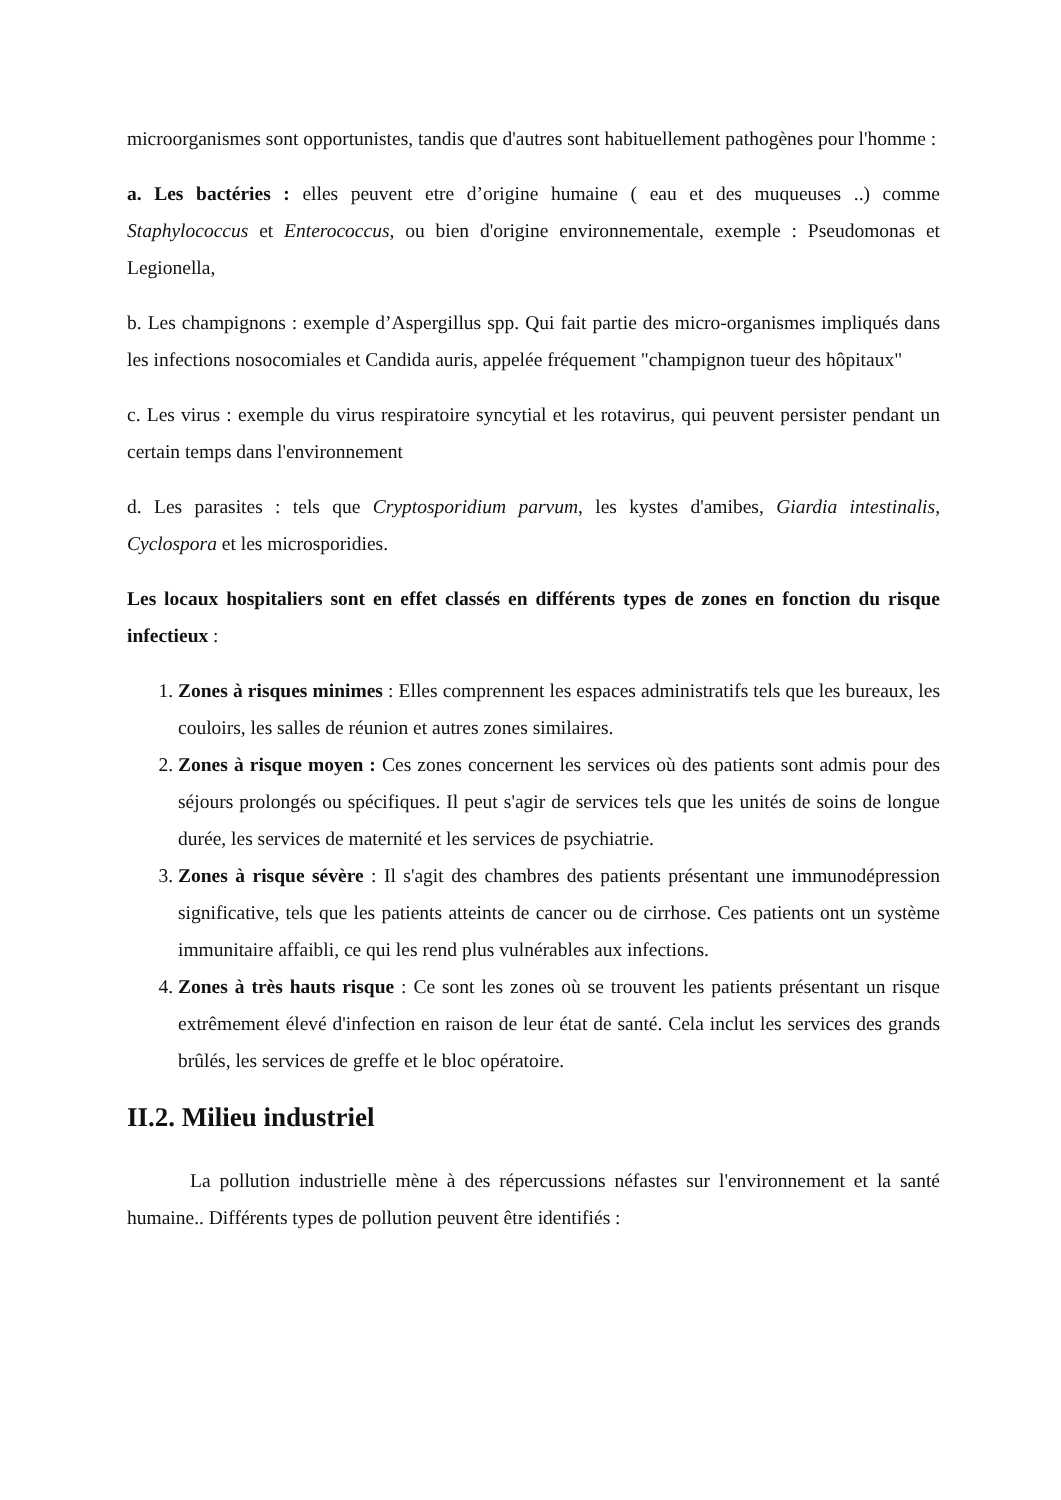microorganismes sont opportunistes, tandis que d'autres sont habituellement pathogènes pour l'homme :
a. Les bactéries : elles peuvent etre d’origine humaine ( eau et des muqueuses ..) comme Staphylococcus et Enterococcus, ou bien d'origine environnementale, exemple : Pseudomonas et Legionella,
b. Les champignons : exemple d’Aspergillus spp. Qui fait partie des micro-organismes impliqués dans les infections nosocomiales et Candida auris, appelée fréquement "champignon tueur des hôpitaux"
c. Les virus : exemple du virus respiratoire syncytial et les rotavirus, qui peuvent persister pendant un certain temps dans l'environnement
d. Les parasites : tels que Cryptosporidium parvum, les kystes d'amibes, Giardia intestinalis, Cyclospora et les microsporidies.
Les locaux hospitaliers sont en effet classés en différents types de zones en fonction du risque infectieux :
1. Zones à risques minimes : Elles comprennent les espaces administratifs tels que les bureaux, les couloirs, les salles de réunion et autres zones similaires.
2. Zones à risque moyen : Ces zones concernent les services où des patients sont admis pour des séjours prolongés ou spécifiques. Il peut s'agir de services tels que les unités de soins de longue durée, les services de maternité et les services de psychiatrie.
3. Zones à risque sévère : Il s'agit des chambres des patients présentant une immunodépression significative, tels que les patients atteints de cancer ou de cirrhose. Ces patients ont un système immunitaire affaibli, ce qui les rend plus vulnérables aux infections.
4. Zones à très hauts risque : Ce sont les zones où se trouvent les patients présentant un risque extrêmement élevé d'infection en raison de leur état de santé. Cela inclut les services des grands brûlés, les services de greffe et le bloc opératoire.
II.2. Milieu industriel
La pollution industrielle mène à des répercussions néfastes sur l'environnement et la santé humaine.. Différents types de pollution peuvent être identifiés :